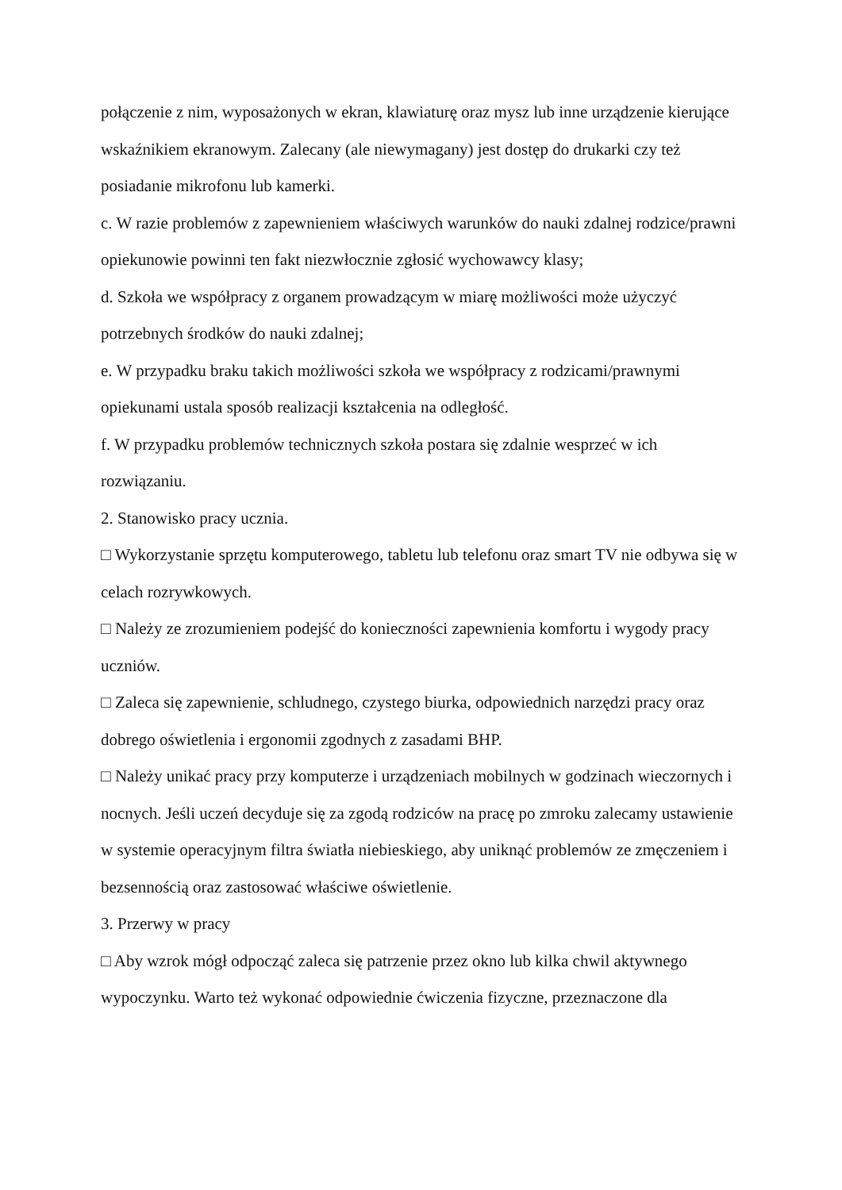połączenie z nim, wyposażonych w ekran, klawiaturę oraz mysz lub inne urządzenie kierujące wskaźnikiem ekranowym. Zalecany (ale niewymagany) jest dostęp do drukarki czy też posiadanie mikrofonu lub kamerki.
c. W razie problemów z zapewnieniem właściwych warunków do nauki zdalnej rodzice/prawni opiekunowie powinni ten fakt niezwłocznie zgłosić wychowawcy klasy;
d. Szkoła we współpracy z organem prowadzącym w miarę możliwości może użyczyć potrzebnych środków do nauki zdalnej;
e. W przypadku braku takich możliwości szkoła we współpracy z rodzicami/prawnymi opiekunami ustala sposób realizacji kształcenia na odległość.
f. W przypadku problemów technicznych szkoła postara się zdalnie wesprzeć w ich rozwiązaniu.
2. Stanowisko pracy ucznia.
□ Wykorzystanie sprzętu komputerowego, tabletu lub telefonu oraz smart TV nie odbywa się w celach rozrywkowych.
□ Należy ze zrozumieniem podejść do konieczności zapewnienia komfortu i wygody pracy uczniów.
□ Zaleca się zapewnienie, schludnego, czystego biurka, odpowiednich narzędzi pracy oraz dobrego oświetlenia i ergonomii zgodnych z zasadami BHP.
□ Należy unikać pracy przy komputerze i urządzeniach mobilnych w godzinach wieczornych i nocnych. Jeśli uczeń decyduje się za zgodą rodziców na pracę po zmroku zalecamy ustawienie w systemie operacyjnym filtra światła niebieskiego, aby uniknąć problemów ze zmęczeniem i bezsennością oraz zastosować właściwe oświetlenie.
3. Przerwy w pracy
□ Aby wzrok mógł odpocząć zaleca się patrzenie przez okno lub kilka chwil aktywnego wypoczynku. Warto też wykonać odpowiednie ćwiczenia fizyczne, przeznaczone dla